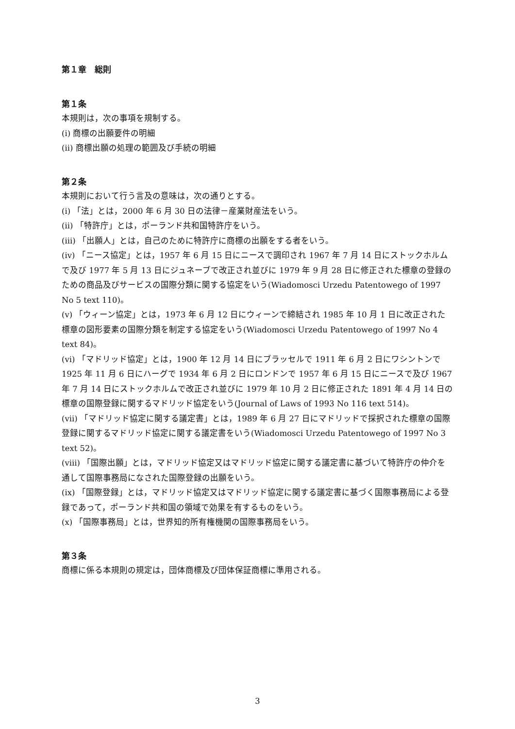第１章　総則
第１条
本規則は，次の事項を規制する。
(i) 商標の出願要件の明細
(ii) 商標出願の処理の範囲及び手続の明細
第２条
本規則において行う言及の意味は，次の通りとする。
(i) 「法」とは，2000 年 6 月 30 日の法律－産業財産法をいう。
(ii) 「特許庁」とは，ポーランド共和国特許庁をいう。
(iii) 「出願人」とは，自己のために特許庁に商標の出願をする者をいう。
(iv) 「ニース協定」とは，1957 年 6 月 15 日にニースで調印され 1967 年 7 月 14 日にストックホルムで及び 1977 年 5 月 13 日にジュネーブで改正され並びに 1979 年 9 月 28 日に修正された標章の登録のための商品及びサービスの国際分類に関する協定をいう(Wiadomosci Urzedu Patentowego of 1997 No 5 text 110)。
(v) 「ウィーン協定」とは，1973 年 6 月 12 日にウィーンで締結され 1985 年 10 月 1 日に改正された標章の図形要素の国際分類を制定する協定をいう(Wiadomosci Urzedu Patentowego of 1997 No 4 text 84)。
(vi) 「マドリッド協定」とは，1900 年 12 月 14 日にブラッセルで 1911 年 6 月 2 日にワシントンで 1925 年 11 月 6 日にハーグで 1934 年 6 月 2 日にロンドンで 1957 年 6 月 15 日にニースで及び 1967 年 7 月 14 日にストックホルムで改正され並びに 1979 年 10 月 2 日に修正された 1891 年 4 月 14 日の標章の国際登録に関するマドリッド協定をいう(Journal of Laws of 1993 No 116 text 514)。
(vii) 「マドリッド協定に関する議定書」とは，1989 年 6 月 27 日にマドリッドで採択された標章の国際登録に関するマドリッド協定に関する議定書をいう(Wiadomosci Urzedu Patentowego of 1997 No 3 text 52)。
(viii) 「国際出願」とは，マドリッド協定又はマドリッド協定に関する議定書に基づいて特許庁の仲介を通して国際事務局になされた国際登録の出願をいう。
(ix) 「国際登録」とは，マドリッド協定又はマドリッド協定に関する議定書に基づく国際事務局による登録であって，ポーランド共和国の領域で効果を有するものをいう。
(x) 「国際事務局」とは，世界知的所有権機関の国際事務局をいう。
第３条
商標に係る本規則の規定は，団体商標及び団体保証商標に準用される。
3